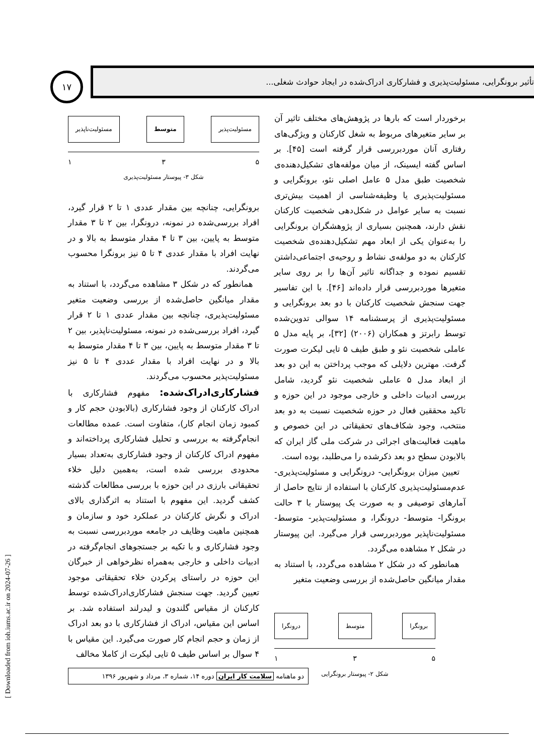۱۷
تأثیر برونگرایی، مسئولیت‌پذیری و فشارکاری ادراک‌شده در ایجاد حوادث شغلی...
برخوردار است که بارها در پژوهش‌های مختلف تاثیر آن بر سایر متغیرهای مربوط به شغل کارکنان و ویژگی‌های رفتاری آنان موردبررسی قرار گرفته است [۴۵]. بر اساس گفته ایسینک، از میان مولفه‌های تشکیل‌دهنده‌ی شخصیت طبق مدل ۵ عامل اصلی نئو، برونگرایی و مسئولیت‌پذیری یا وظیفه‌شناسی از اهمیت بیش‌تری نسبت به سایر عوامل در شکل‌دهی شخصیت کارکنان نقش دارند، همچنین بسیاری از پژوهشگران برونگرایی را به‌عنوان یکی از ابعاد مهم تشکیل‌دهنده‌ی شخصیت کارکنان به دو مولفه‌ی نشاط و روحیه‌ی اجتماعی‌داشتن تقسیم نموده و جداگانه تاثیر آن‌ها را بر روی سایر متغیرها موردبررسی قرار داده‌اند [۴۶]. با این تفاسیر جهت سنجش شخصیت کارکنان با دو بعد برونگرایی و مسئولیت‌پذیری از پرسشنامه ۱۴ سوالی تدوین‌شده توسط رابرتز و همکاران (۲۰۰۶) [۳۲]، بر پایه مدل ۵ عاملی شخصیت نئو و طبق طیف ۵ تایی لیکرت صورت گرفت. مهترین دلایلی که موجب پرداختن به این دو بعد از ابعاد مدل ۵ عاملی شخصیت نئو گردید، شامل بررسی ادبیات داخلی و خارجی موجود در این حوزه و تاکید محققین فعال در حوزه شخصیت نسبت به دو بعد منتخب، وجود شکاف‌های تحقیقاتی در این خصوص و ماهیت فعالیت‌های اجرائی در شرکت ملی گاز ایران که بالابودن سطح دو بعد ذکرشده را می‌طلبد، بوده است.
تعیین میزان برونگرایی- درونگرایی و مسئولیت‌پذیری- عدم‌مسئولیت‌پذیری کارکنان با استفاده از نتایج حاصل از آمارهای توصیفی و به صورت یک پیوستار با ۳ حالت برونگرا- متوسط- درونگرا، و مسئولیت‌پذیر- متوسط- مسئولیت‌ناپذیر موردبررسی قرار می‌گیرد. این پیوستار در شکل ۲ مشاهده می‌گردد.
همانطور که در شکل ۲ مشاهده می‌گردد، با استناد به مقدار میانگین حاصل‌شده از بررسی وضعیت متغیر
برونگرا متوسط درونگرا
۵ ۳ ۱
شکل ۲- پیوستار برونگرایی
مسئولیت‌پذیر متوسط مسئولیت‌ناپذیر
۵ ۳ ۱
شکل ۳- پیوستار مسئولیت‌پذیری
برونگرایی، چنانچه بین مقدار عددی ۱ تا ۲ قرار گیرد، افراد بررسی‌شده در نمونه، درونگرا، بین ۲ تا ۳ مقدار متوسط به پایین، بین ۳ تا ۴ مقدار متوسط به بالا و در نهایت افراد با مقدار عددی ۴ تا ۵ نیز برونگرا محسوب می‌گردند.
همانطور که در شکل ۳ مشاهده می‌گردد، با استناد به مقدار میانگین حاصل‌شده از بررسی وضعیت متغیر مسئولیت‌پذیری، چنانچه بین مقدار عددی ۱ تا ۲ قرار گیرد، افراد بررسی‌شده در نمونه، مسئولیت‌ناپذیر، بین ۲ تا ۳ مقدار متوسط به پایین، بین ۳ تا ۴ مقدار متوسط به بالا و در نهایت افراد با مقدار عددی ۴ تا ۵ نیز مسئولیت‌پذیر محسوب می‌گردند.
فشارکاری‌ادراک‌شده: مفهوم فشارکاری با ادراک کارکنان از وجود فشارکاری (بالابودن حجم کار و کمبود زمان انجام کار)، متفاوت است. عمده مطالعات انجام‌گرفته به بررسی و تحلیل فشارکاری پرداخته‌اند و مفهوم ادراک کارکنان از وجود فشارکاری به‌تعداد بسیار محدودی بررسی شده است، به‌همین دلیل خلاء تحقیقاتی بارزی در این حوزه با بررسی مطالعات گذشته کشف گردید. این مفهوم با استناد به اثرگذاری بالای ادراک و نگرش کارکنان در عملکرد خود و سازمان و همچنین ماهیت وظایف در جامعه موردبررسی نسبت به وجود فشارکاری و با تکیه بر جستجوهای انجام‌گرفته در ادبیات داخلی و خارجی به‌همراه نظرخواهی از خبرگان این حوزه در راستای پرکردن خلاء تحقیقاتی موجود تعیین گردید. جهت سنجش فشارکاری‌ادراک‌شده توسط کارکنان از مقیاس گلندون و لیدرلند استفاده شد. بر اساس این مقیاس، ادراک از فشارکاری با دو بعد ادراک از زمان و حجم انجام کار صورت می‌گیرد. این مقیاس با ۴ سوال بر اساس طیف ۵ تایی لیکرت از کاملا مخالف
دو ماهنامه سلامت کار ایران دوره ۱۴، شماره ۳، مرداد و شهریور ۱۳۹۶
[ Downloaded from ioh.iums.ac.ir on 2024-07-26 ]